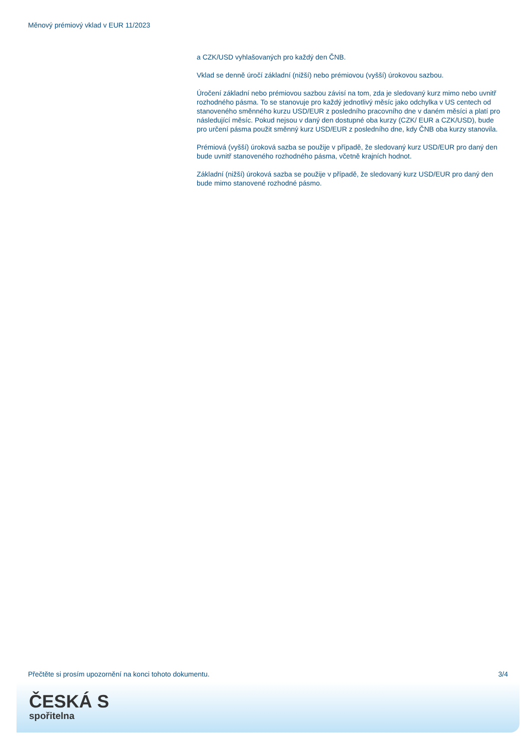Měnový prémiový vklad v EUR 11/2023
a CZK/USD vyhlašovaných pro každý den ČNB.
Vklad se denně úročí základní (nižší) nebo prémiovou (vyšší) úrokovou sazbou.
Úročení základní nebo prémiovou sazbou závisí na tom, zda je sledovaný kurz mimo nebo uvnitř rozhodného pásma. To se stanovuje pro každý jednotlivý měsíc jako odchylka v US centech od stanoveného směnného kurzu USD/EUR z posledního pracovního dne v daném měsíci a platí pro následující měsíc. Pokud nejsou v daný den dostupné oba kurzy (CZK/ EUR a CZK/USD), bude pro určení pásma použit směnný kurz USD/EUR z posledního dne, kdy ČNB oba kurzy stanovila.
Prémiová (vyšší) úroková sazba se použije v případě, že sledovaný kurz USD/EUR pro daný den bude uvnitř stanoveného rozhodného pásma, včetně krajních hodnot.
Základní (nižší) úroková sazba se použije v případě, že sledovaný kurz USD/EUR pro daný den bude mimo stanovené rozhodné pásmo.
Přečtěte si prosím upozornění na konci tohoto dokumentu. 3/4
ČESKÁ S
spořitelna